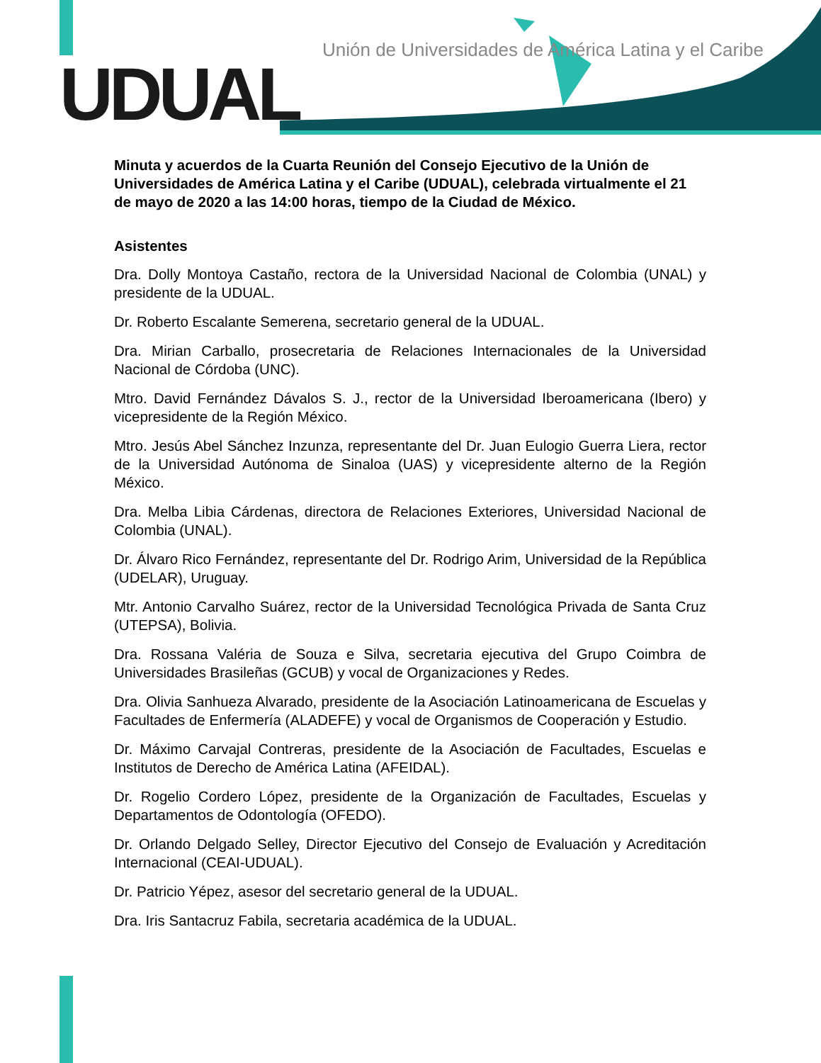UDUAL
Unión de Universidades de América Latina y el Caribe
Minuta y acuerdos de la Cuarta Reunión del Consejo Ejecutivo de la Unión de Universidades de América Latina y el Caribe (UDUAL), celebrada virtualmente el 21 de mayo de 2020 a las 14:00 horas, tiempo de la Ciudad de México.
Asistentes
Dra. Dolly Montoya Castaño, rectora de la Universidad Nacional de Colombia (UNAL) y presidente de la UDUAL.
Dr. Roberto Escalante Semerena, secretario general de la UDUAL.
Dra. Mirian Carballo, prosecretaria de Relaciones Internacionales de la Universidad Nacional de Córdoba (UNC).
Mtro. David Fernández Dávalos S. J., rector de la Universidad Iberoamericana (Ibero) y vicepresidente de la Región México.
Mtro. Jesús Abel Sánchez Inzunza, representante del Dr. Juan Eulogio Guerra Liera, rector de la Universidad Autónoma de Sinaloa (UAS) y vicepresidente alterno de la Región México.
Dra. Melba Libia Cárdenas, directora de Relaciones Exteriores, Universidad Nacional de Colombia (UNAL).
Dr. Álvaro Rico Fernández, representante del Dr. Rodrigo Arim, Universidad de la República (UDELAR), Uruguay.
Mtr. Antonio Carvalho Suárez, rector de la Universidad Tecnológica Privada de Santa Cruz (UTEPSA), Bolivia.
Dra. Rossana Valéria de Souza e Silva, secretaria ejecutiva del Grupo Coimbra de Universidades Brasileñas (GCUB) y vocal de Organizaciones y Redes.
Dra. Olivia Sanhueza Alvarado, presidente de la Asociación Latinoamericana de Escuelas y Facultades de Enfermería (ALADEFE) y vocal de Organismos de Cooperación y Estudio.
Dr. Máximo Carvajal Contreras, presidente de la Asociación de Facultades, Escuelas e Institutos de Derecho de América Latina (AFEIDAL).
Dr. Rogelio Cordero López, presidente de la Organización de Facultades, Escuelas y Departamentos de Odontología (OFEDO).
Dr. Orlando Delgado Selley, Director Ejecutivo del Consejo de Evaluación y Acreditación Internacional (CEAI-UDUAL).
Dr. Patricio Yépez, asesor del secretario general de la UDUAL.
Dra. Iris Santacruz Fabila, secretaria académica de la UDUAL.